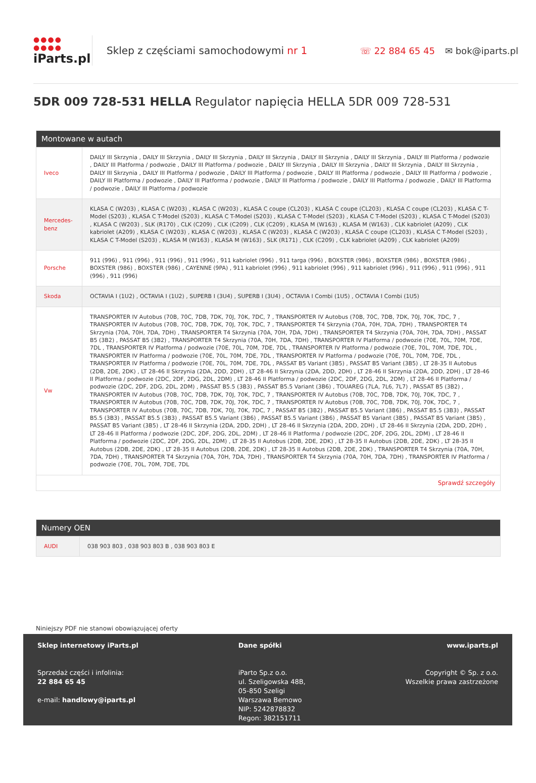●●●● ●●●●
iParts.pl
Sklep z częściami samochodowymi nr 1
☏ 22 884 65 45 ✉ bok@iparts.pl
5DR 009 728-531 HELLA Regulator napięcia HELLA 5DR 009 728-531
Montowane w autach
| Iveco | DAILY III Skrzynia , DAILY III Skrzynia , DAILY III Skrzynia , DAILY III Skrzynia , DAILY III Skrzynia , DAILY III Skrzynia , DAILY III Platforma / podwozie , DAILY III Platforma / podwozie , DAILY III Platforma / podwozie , DAILY III Skrzynia , DAILY III Skrzynia , DAILY III Skrzynia , DAILY III Skrzynia , DAILY III Skrzynia , DAILY III Platforma / podwozie , DAILY III Platforma / podwozie , DAILY III Platforma / podwozie , DAILY III Platforma / podwozie , DAILY III Platforma / podwozie , DAILY III Platforma / podwozie , DAILY III Platforma / podwozie , DAILY III Platforma / podwozie , DAILY III Platforma / podwozie , DAILY III Platforma / podwozie |
| Mercedes-benz | KLASA C (W203) , KLASA C (W203) , KLASA C (W203) , KLASA C coupe (CL203) , KLASA C coupe (CL203) , KLASA C coupe (CL203) , KLASA C T-Model (S203) , KLASA C T-Model (S203) , KLASA C T-Model (S203) , KLASA C T-Model (S203) , KLASA C T-Model (S203) , KLASA C T-Model (S203) , KLASA C (W203) , SLK (R170) , CLK (C209) , CLK (C209) , CLK (C209) , KLASA M (W163) , KLASA M (W163) , CLK kabriolet (A209) , CLK kabriolet (A209) , KLASA C (W203) , KLASA C (W203) , KLASA C (W203) , KLASA C (W203) , KLASA C coupe (CL203) , KLASA C T-Model (S203) , KLASA C T-Model (S203) , KLASA M (W163) , KLASA M (W163) , SLK (R171) , CLK (C209) , CLK kabriolet (A209) , CLK kabriolet (A209) |
| Porsche | 911 (996) , 911 (996) , 911 (996) , 911 (996) , 911 kabriolet (996) , 911 targa (996) , BOXSTER (986) , BOXSTER (986) , BOXSTER (986) , BOXSTER (986) , BOXSTER (986) , CAYENNE (9PA) , 911 kabriolet (996) , 911 kabriolet (996) , 911 kabriolet (996) , 911 (996) , 911 (996) , 911 (996) , 911 (996) |
| Skoda | OCTAVIA I (1U2) , OCTAVIA I (1U2) , SUPERB I (3U4) , SUPERB I (3U4) , OCTAVIA I Combi (1U5) , OCTAVIA I Combi (1U5) |
| Vw | TRANSPORTER IV Autobus (70B, 70C, 7DB, 7DK, 70J, 70K, 7DC, 7 , TRANSPORTER IV Autobus (70B, 70C, 7DB, 7DK, 70J, 70K, 7DC, 7 , TRANSPORTER IV Autobus (70B, 70C, 7DB, 7DK, 70J, 70K, 7DC, 7 , TRANSPORTER T4 Skrzynia (70A, 70H, 7DA, 7DH) , TRANSPORTER T4 Skrzynia (70A, 70H, 7DA, 7DH) , TRANSPORTER T4 Skrzynia (70A, 70H, 7DA, 7DH) , TRANSPORTER T4 Skrzynia (70A, 70H, 7DA, 7DH) , PASSAT B5 (3B2) , PASSAT B5 (3B2) , TRANSPORTER T4 Skrzynia (70A, 70H, 7DA, 7DH) , TRANSPORTER IV Platforma / podwozie (70E, 70L, 70M, 7DE, 7DL , TRANSPORTER IV Platforma / podwozie (70E, 70L, 70M, 7DE, 7DL , TRANSPORTER IV Platforma / podwozie (70E, 70L, 70M, 7DE, 7DL , TRANSPORTER IV Platforma / podwozie (70E, 70L, 70M, 7DE, 7DL , TRANSPORTER IV Platforma / podwozie (70E, 70L, 70M, 7DE, 7DL , TRANSPORTER IV Platforma / podwozie (70E, 70L, 70M, 7DE, 7DL , PASSAT B5 Variant (3B5) , PASSAT B5 Variant (3B5) , LT 28-35 II Autobus (2DB, 2DE, 2DK) , LT 28-46 II Skrzynia (2DA, 2DD, 2DH) , LT 28-46 II Skrzynia (2DA, 2DD, 2DH) , LT 28-46 II Skrzynia (2DA, 2DD, 2DH) , LT 28-46 II Platforma / podwozie (2DC, 2DF, 2DG, 2DL, 2DM) , LT 28-46 II Platforma / podwozie (2DC, 2DF, 2DG, 2DL, 2DM) , LT 28-46 II Platforma / podwozie (2DC, 2DF, 2DG, 2DL, 2DM) , PASSAT B5.5 (3B3) , PASSAT B5.5 Variant (3B6) , TOUAREG (7LA, 7L6, 7L7) , PASSAT B5 (3B2) , TRANSPORTER IV Autobus (70B, 70C, 7DB, 7DK, 70J, 70K, 7DC, 7 , TRANSPORTER IV Autobus (70B, 70C, 7DB, 7DK, 70J, 70K, 7DC, 7 , TRANSPORTER IV Autobus (70B, 70C, 7DB, 7DK, 70J, 70K, 7DC, 7 , TRANSPORTER IV Autobus (70B, 70C, 7DB, 7DK, 70J, 70K, 7DC, 7 , TRANSPORTER IV Autobus (70B, 70C, 7DB, 7DK, 70J, 70K, 7DC, 7 , PASSAT B5 (3B2) , PASSAT B5.5 Variant (3B6) , PASSAT B5.5 (3B3) , PASSAT B5.5 (3B3) , PASSAT B5.5 (3B3) , PASSAT B5.5 Variant (3B6) , PASSAT B5.5 Variant (3B6) , PASSAT B5 Variant (3B5) , PASSAT B5 Variant (3B5) , PASSAT B5 Variant (3B5) , LT 28-46 II Skrzynia (2DA, 2DD, 2DH) , LT 28-46 II Skrzynia (2DA, 2DD, 2DH) , LT 28-46 II Skrzynia (2DA, 2DD, 2DH) , LT 28-46 II Platforma / podwozie (2DC, 2DF, 2DG, 2DL, 2DM) , LT 28-46 II Platforma / podwozie (2DC, 2DF, 2DG, 2DL, 2DM) , LT 28-46 II Platforma / podwozie (2DC, 2DF, 2DG, 2DL, 2DM) , LT 28-35 II Autobus (2DB, 2DE, 2DK) , LT 28-35 II Autobus (2DB, 2DE, 2DK) , LT 28-35 II Autobus (2DB, 2DE, 2DK) , LT 28-35 II Autobus (2DB, 2DE, 2DK) , LT 28-35 II Autobus (2DB, 2DE, 2DK) , TRANSPORTER T4 Skrzynia (70A, 70H, 7DA, 7DH) , TRANSPORTER T4 Skrzynia (70A, 70H, 7DA, 7DH) , TRANSPORTER T4 Skrzynia (70A, 70H, 7DA, 7DH) , TRANSPORTER IV Platforma / podwozie (70E, 70L, 70M, 7DE, 7DL |
Sprawdź szczegóły
Numery OEN
| AUDI | 038 903 803 , 038 903 803 B , 038 903 803 E |
Niniejszy PDF nie stanowi obowiązującej oferty
Sklep internetowy iParts.pl
Sprzedaż części i infolinia:
22 884 65 45
e-mail: handlowy@iparts.pl
Dane spółki
iParto Sp.z o.o.
ul. Szeligowska 48B,
05-850 Szeligi
Warszawa Bemowo
NIP: 5242878832
Regon: 382151711
www.iparts.pl
Copyright © Sp. z o.o.
Wszelkie prawa zastrzeżone